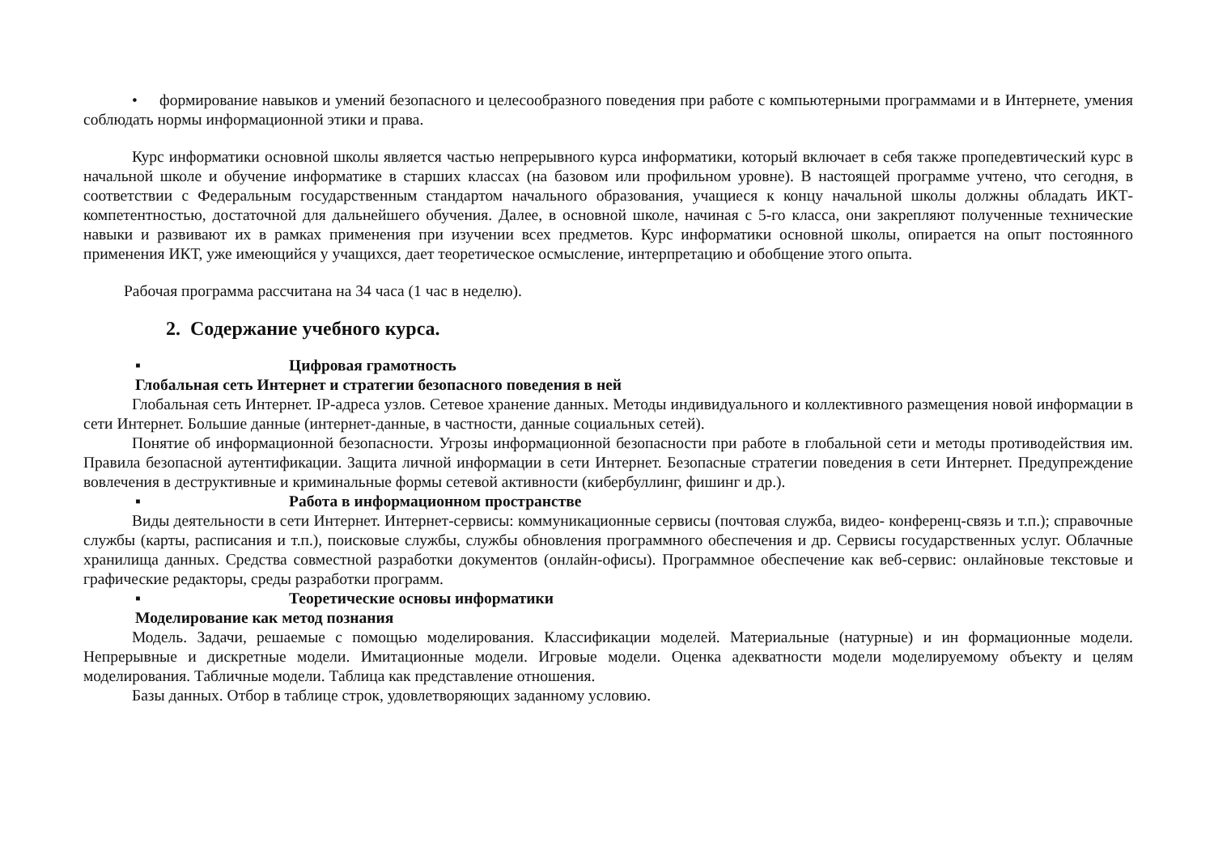• формирование навыков и умений безопасного и целесообразного поведения при работе с компьютерными программами и в Интернете, умения соблюдать нормы информационной этики и права.
Курс информатики основной школы является частью непрерывного курса информатики, который включает в себя также пропедевтический курс в начальной школе и обучение информатике в старших классах (на базовом или профильном уровне). В настоящей программе учтено, что сегодня, в соответствии с Федеральным государственным стандартом начального образования, учащиеся к концу начальной школы должны обладать ИКТ-компетентностью, достаточной для дальнейшего обучения. Далее, в основной школе, начиная с 5-го класса, они закрепляют полученные технические навыки и развивают их в рамках применения при изучении всех предметов. Курс информатики основной школы, опирается на опыт постоянного применения ИКТ, уже имеющийся у учащихся, дает теоретическое осмысление, интерпретацию и обобщение этого опыта.
Рабочая программа рассчитана на 34 часа (1 час в неделю).
2. Содержание учебного курса.
▪ Цифровая грамотность
Глобальная сеть Интернет и стратегии безопасного поведения в ней
Глобальная сеть Интернет. IP-адреса узлов. Сетевое хранение данных. Методы индивидуального и коллективного размещения новой информации в сети Интернет. Большие данные (интернет-данные, в частности, данные социальных сетей).
Понятие об информационной безопасности. Угрозы информационной безопасности при работе в глобальной сети и методы противодействия им. Правила безопасной аутентификации. Защита личной информации в сети Интернет. Безопасные стратегии поведения в сети Интернет. Предупреждение вовлечения в деструктивные и криминальные формы сетевой активности (кибербуллинг, фишинг и др.).
▪ Работа в информационном пространстве
Виды деятельности в сети Интернет. Интернет-сервисы: коммуникационные сервисы (почтовая служба, видео- конференц-связь и т.п.); справочные службы (карты, расписания и т.п.), поисковые службы, службы обновления программного обеспечения и др. Сервисы государственных услуг. Облачные хранилища данных. Средства совместной разработки документов (онлайн-офисы). Программное обеспечение как веб-сервис: онлайновые текстовые и графические редакторы, среды разработки программ.
▪ Теоретические основы информатики
Моделирование как метод познания
Модель. Задачи, решаемые с помощью моделирования. Классификации моделей. Материальные (натурные) и ин формационные модели. Непрерывные и дискретные модели. Имитационные модели. Игровые модели. Оценка адекватности модели моделируемому объекту и целям моделирования. Табличные модели. Таблица как представление отношения.
Базы данных. Отбор в таблице строк, удовлетворяющих заданному условию.